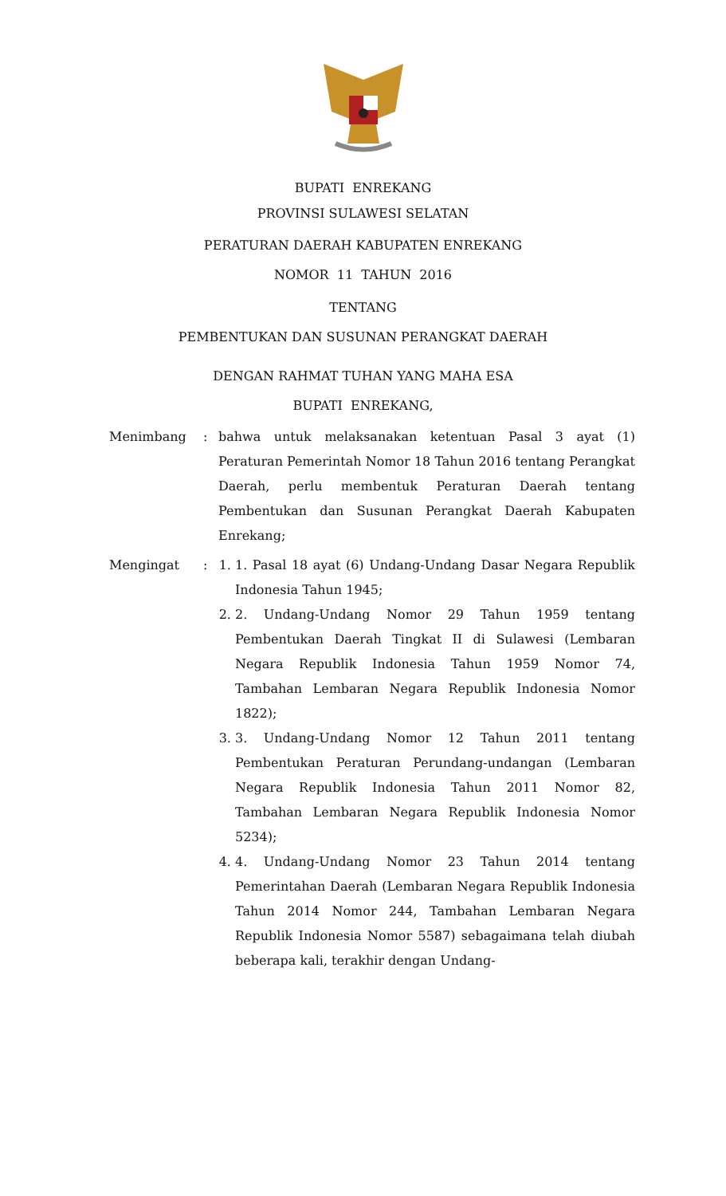BUPATI ENREKANG
PROVINSI SULAWESI SELATAN
PERATURAN DAERAH KABUPATEN ENREKANG
NOMOR 11 TAHUN 2016
TENTANG
PEMBENTUKAN DAN SUSUNAN PERANGKAT DAERAH
DENGAN RAHMAT TUHAN YANG MAHA ESA
BUPATI ENREKANG,
| Menimbang | : | bahwa untuk melaksanakan ketentuan Pasal 3 ayat (1) Peraturan Pemerintah Nomor 18 Tahun 2016 tentang Perangkat Daerah, perlu membentuk Peraturan Daerah tentang Pembentukan dan Susunan Perangkat Daerah Kabupaten Enrekang; |
| Mengingat | : | 1. 1. Pasal 18 ayat (6) Undang-Undang Dasar Negara Republik Indonesia Tahun 1945; 2. 2. Undang-Undang Nomor 29 Tahun 1959 tentang Pembentukan Daerah Tingkat II di Sulawesi (Lembaran Negara Republik Indonesia Tahun 1959 Nomor 74, Tambahan Lembaran Negara Republik Indonesia Nomor 1822); 3. 3. Undang-Undang Nomor 12 Tahun 2011 tentang Pembentukan Peraturan Perundang-undangan (Lembaran Negara Republik Indonesia Tahun 2011 Nomor 82, Tambahan Lembaran Negara Republik Indonesia Nomor 5234); 4. 4. Undang-Undang Nomor 23 Tahun 2014 tentang Pemerintahan Daerah (Lembaran Negara Republik Indonesia Tahun 2014 Nomor 244, Tambahan Lembaran Negara Republik Indonesia Nomor 5587) sebagaimana telah diubah beberapa kali, terakhir dengan Undang- |